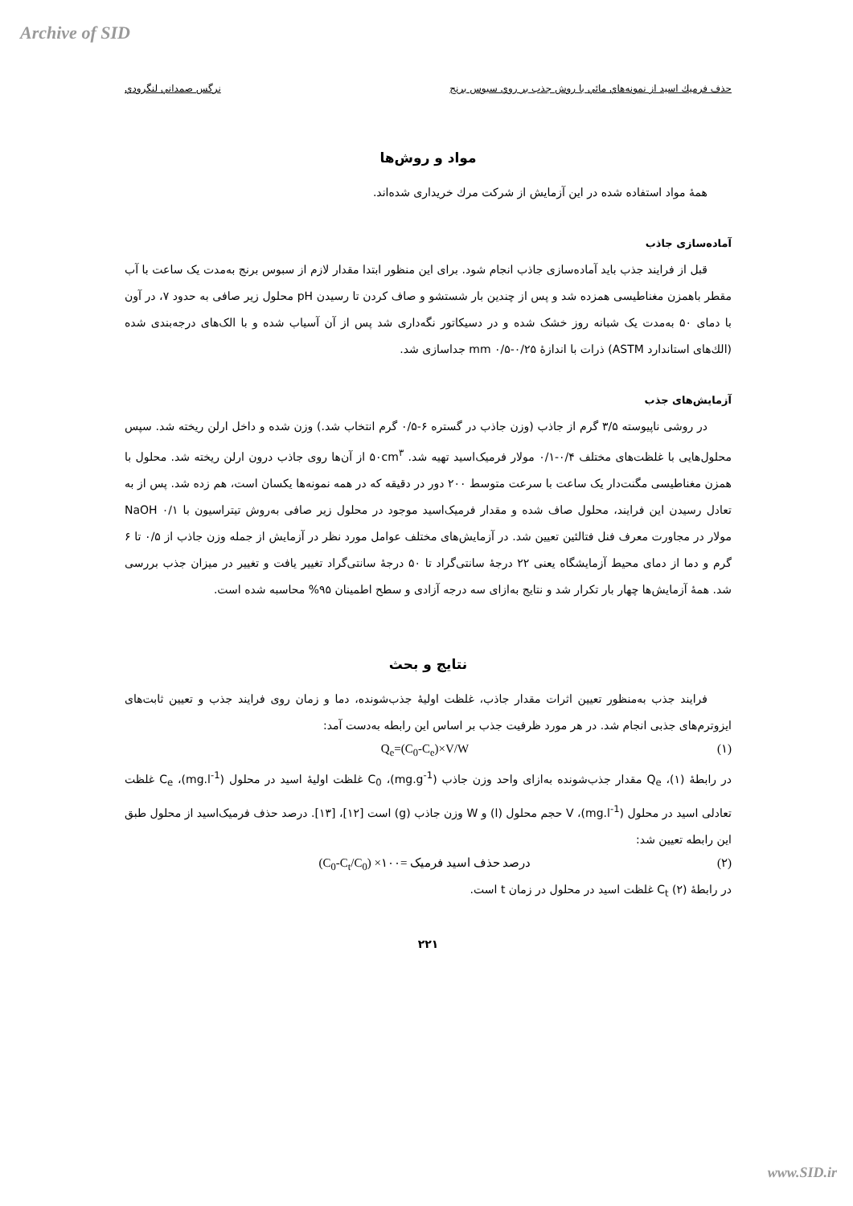Archive of SID
حذف فرميك اسيد از نمونه‌هاي مائي با روش جذب بر روي سبوس برنج نرگس صمداني لنگرودي
مواد و روش‌ها
همهٔ مواد استفاده شده در این آزمایش از شرکت مرك خریداری شده‌اند.
آماده‌سازی جاذب
قبل از فرایند جذب باید آماده‌سازی جاذب انجام شود. برای این منظور ابتدا مقدار لازم از سبوس برنج به‌مدت یک ساعت با آب مقطر باهمزن مغناطیسی همزده شد و پس از چندین بار شستشو و صاف کردن تا رسیدن pH محلول زیر صافی به حدود ۷، در آون با دمای ۵۰ به‌مدت یک شبانه روز خشک شده و در دسیکاتور نگه‌داری شد پس از آن آسیاب شده و با الک‌های درجه‌بندی شده (الك‌های استاندارد ASTM) ذرات با اندازهٔ mm ۰/۵-۰/۲۵ جداسازی شد.
آزمایش‌های جذب
در روشی ناپیوسته ۳/۵ گرم از جاذب (وزن جاذب در گستره ۶-۰/۵ گرم انتخاب شد.) وزن شده و داخل ارلن ریخته شد. سپس محلول‌هایی با غلظت‌های مختلف ۰/۴-۰/۱ مولار فرمیک‌اسید تهیه شد. ۵۰cm<sup>۳</sup> از آن‌ها روی جاذب درون ارلن ریخته شد. محلول با همزن مغناطیسی مگنت‌دار یک ساعت با سرعت متوسط ۲۰۰ دور در دقیقه که در همه نمونه‌ها یکسان است، هم زده شد. پس از به تعادل رسیدن این فرایند، محلول صاف شده و مقدار فرمیک‌اسید موجود در محلول زیر صافی به‌روش تیتراسیون با NaOH ۰/۱ مولار در مجاورت معرف فنل فتالئین تعیین شد. در آزمایش‌های مختلف عوامل مورد نظر در آزمایش از جمله وزن جاذب از ۰/۵ تا ۶ گرم و دما از دمای محیط آزمایشگاه یعنی ۲۲ درجهٔ سانتی‌گراد تا ۵۰ درجهٔ سانتی‌گراد تغییر یافت و تغییر در میزان جذب بررسی شد. همهٔ آزمایش‌ها چهار بار تکرار شد و نتایج به‌ازای سه درجه آزادی و سطح اطمینان ۹۵% محاسبه شده است.
نتایج و بحث
فرایند جذب به‌منظور تعیین اثرات مقدار جاذب، غلظت اولیهٔ جذب‌شونده، دما و زمان روی فرایند جذب و تعیین ثابت‌های ایزوترم‌های جذبی انجام شد. در هر مورد ظرفیت جذب بر اساس این رابطه به‌دست آمد:
(۱) Q<sub>e</sub>=(C<sub>0</sub>-C<sub>e</sub>)×V/W
در رابطهٔ (۱)، Q<sub>e</sub> مقدار جذب‌شونده به‌ازای واحد وزن جاذب (mg.g<sup>-1</sup>)، C<sub>0</sub> غلظت اولیهٔ اسید در محلول (mg.l<sup>-1</sup>)، C<sub>e</sub> غلظت تعادلی اسید در محلول (mg.l<sup>-1</sup>)، V حجم محلول (l) و W وزن جاذب (g) است [۱۲]، [۱۳]. درصد حذف فرمیک‌اسید از محلول طبق این رابطه تعیین شد:
(۲) درصد حذف اسید فرمیک =۱۰۰× (C<sub>0</sub>-C<sub>t</sub>/C<sub>0</sub>)
در رابطهٔ (۲) C<sub>t</sub> غلظت اسید در محلول در زمان t است.
۲۲۱
www.SID.ir